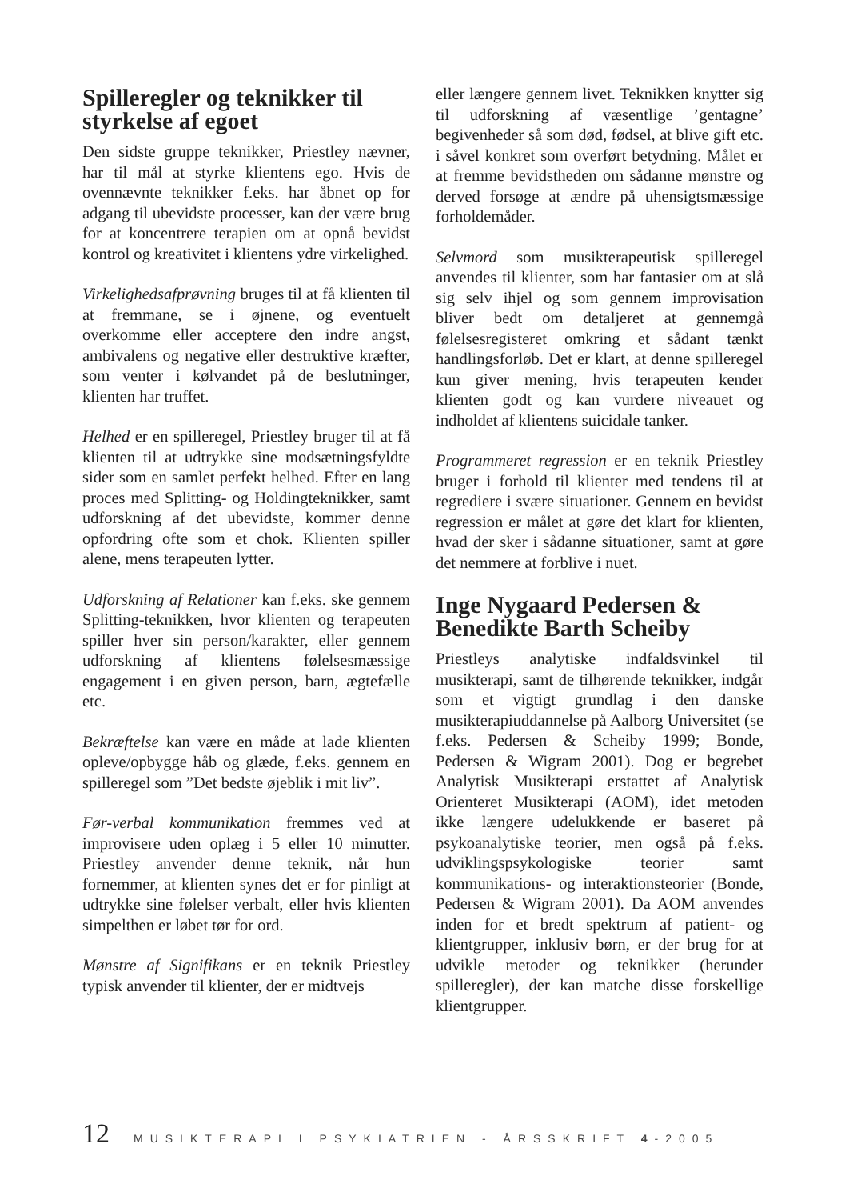Spilleregler og teknikker til styrkelse af egoet
Den sidste gruppe teknikker, Priestley nævner, har til mål at styrke klientens ego. Hvis de ovennævnte teknikker f.eks. har åbnet op for adgang til ubevidste processer, kan der være brug for at koncentrere terapien om at opnå bevidst kontrol og kreativitet i klientens ydre virkelighed.
Virkelighedsafprøvning bruges til at få klienten til at fremmane, se i øjnene, og eventuelt overkomme eller acceptere den indre angst, ambivalens og negative eller destruktive kræfter, som venter i kølvandet på de beslutninger, klienten har truffet.
Helhed er en spilleregel, Priestley bruger til at få klienten til at udtrykke sine modsætningsfyldte sider som en samlet perfekt helhed. Efter en lang proces med Splitting- og Holdingteknikker, samt udforskning af det ubevidste, kommer denne opfordring ofte som et chok. Klienten spiller alene, mens terapeuten lytter.
Udforskning af Relationer kan f.eks. ske gennem Splitting-teknikken, hvor klienten og terapeuten spiller hver sin person/karakter, eller gennem udforskning af klientens følelsesmæssige engagement i en given person, barn, ægtefælle etc.
Bekræftelse kan være en måde at lade klienten opleve/opbygge håb og glæde, f.eks. gennem en spilleregel som ”Det bedste øjeblik i mit liv”.
Før-verbal kommunikation fremmes ved at improvisere uden oplæg i 5 eller 10 minutter. Priestley anvender denne teknik, når hun fornemmer, at klienten synes det er for pinligt at udtrykke sine følelser verbalt, eller hvis klienten simpelthen er løbet tør for ord.
Mønstre af Signifikans er en teknik Priestley typisk anvender til klienter, der er midtvejs
eller længere gennem livet. Teknikken knytter sig til udforskning af væsentlige ’gentagne’ begivenheder så som død, fødsel, at blive gift etc. i såvel konkret som overført betydning. Målet er at fremme bevidstheden om sådanne mønstre og derved forsøge at ændre på uhensigtsmæssige forholdemåder.
Selvmord som musikterapeutisk spilleregel anvendes til klienter, som har fantasier om at slå sig selv ihjel og som gennem improvisation bliver bedt om detaljeret at gennemgå følelsesregisteret omkring et sådant tænkt handlingsforløb. Det er klart, at denne spilleregel kun giver mening, hvis terapeuten kender klienten godt og kan vurdere niveauet og indholdet af klientens suicidale tanker.
Programmeret regression er en teknik Priestley bruger i forhold til klienter med tendens til at regrediere i svære situationer. Gennem en bevidst regression er målet at gøre det klart for klienten, hvad der sker i sådanne situationer, samt at gøre det nemmere at forblive i nuet.
Inge Nygaard Pedersen & Benedikte Barth Scheiby
Priestleys analytiske indfaldsvinkel til musikterapi, samt de tilhørende teknikker, indgår som et vigtigt grundlag i den danske musikterapiuddannelse på Aalborg Universitet (se f.eks. Pedersen & Scheiby 1999; Bonde, Pedersen & Wigram 2001). Dog er begrebet Analytisk Musikterapi erstattet af Analytisk Orienteret Musikterapi (AOM), idet metoden ikke længere udelukkende er baseret på psykoanalytiske teorier, men også på f.eks. udviklingspsykologiske teorier samt kommunikations- og interaktionsteorier (Bonde, Pedersen & Wigram 2001). Da AOM anvendes inden for et bredt spektrum af patient- og klientgrupper, inklusiv børn, er der brug for at udvikle metoder og teknikker (herunder spilleregler), der kan matche disse forskellige klientgrupper.
12 MUSIKTERAPI I PSYKIATRIEN - ÅRSSKRIFT 4-2005